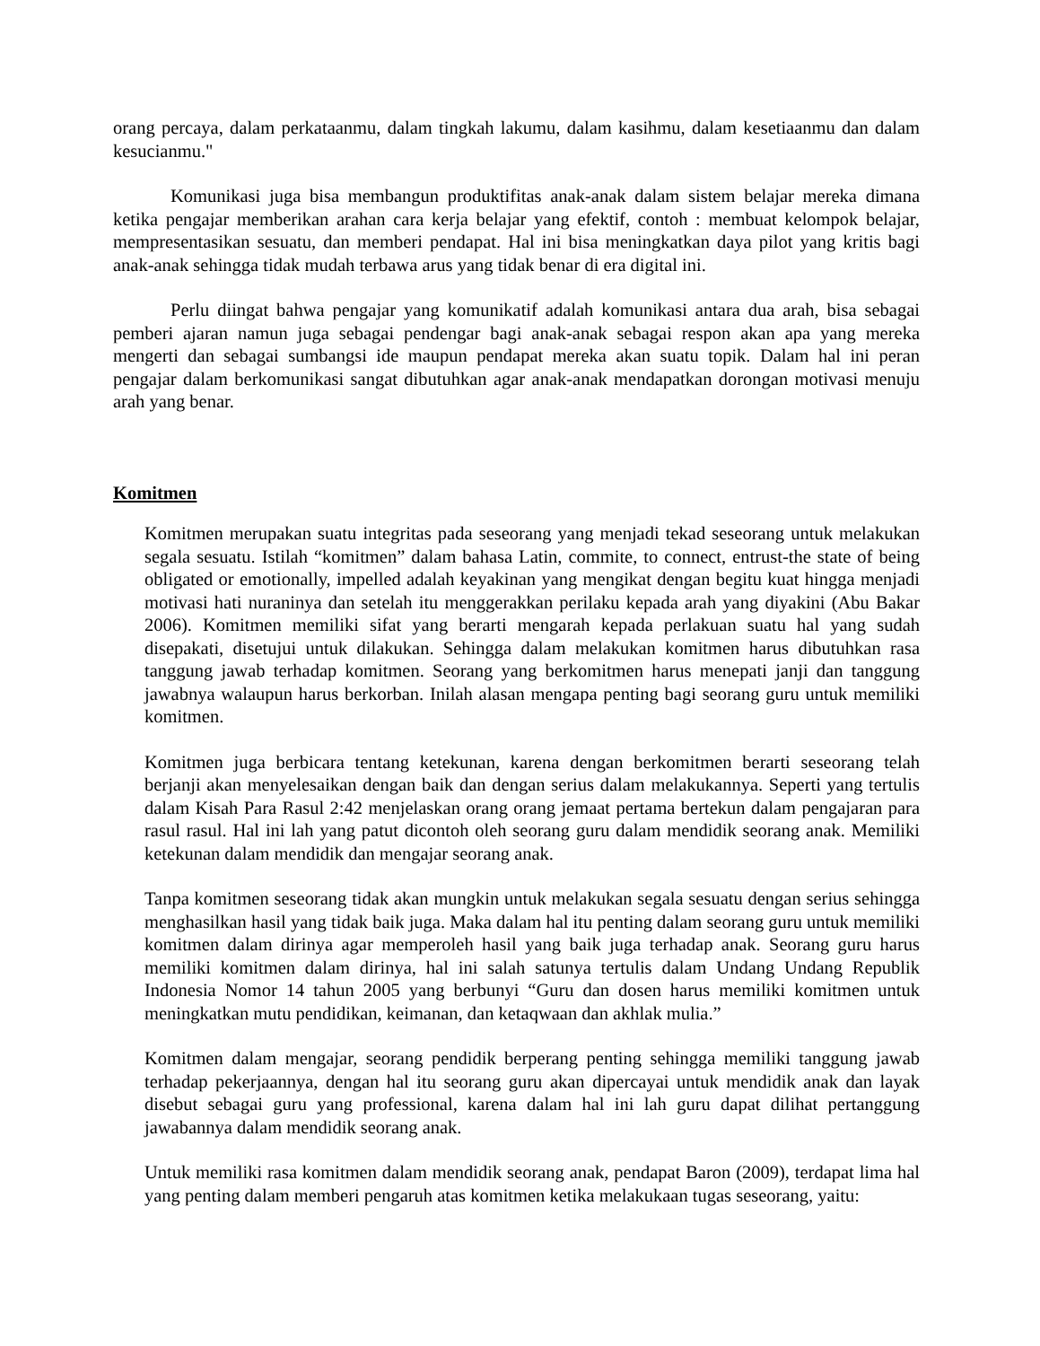orang percaya, dalam perkataanmu, dalam tingkah lakumu, dalam kasihmu, dalam kesetiaanmu dan dalam kesucianmu."
Komunikasi juga bisa membangun produktifitas anak-anak dalam sistem belajar mereka dimana ketika pengajar memberikan arahan cara kerja belajar yang efektif, contoh : membuat kelompok belajar, mempresentasikan sesuatu, dan memberi pendapat. Hal ini bisa meningkatkan daya pilot yang kritis bagi anak-anak sehingga tidak mudah terbawa arus yang tidak benar di era digital ini.
Perlu diingat bahwa pengajar yang komunikatif adalah komunikasi antara dua arah, bisa sebagai pemberi ajaran namun juga sebagai pendengar bagi anak-anak sebagai respon akan apa yang mereka mengerti dan sebagai sumbangsi ide maupun pendapat mereka akan suatu topik. Dalam hal ini peran pengajar dalam berkomunikasi sangat dibutuhkan agar anak-anak mendapatkan dorongan motivasi menuju arah yang benar.
Komitmen
Komitmen merupakan suatu integritas pada seseorang yang menjadi tekad seseorang untuk melakukan segala sesuatu. Istilah “komitmen” dalam bahasa Latin, commite, to connect, entrust-the state of being obligated or emotionally, impelled adalah keyakinan yang mengikat dengan begitu kuat hingga menjadi motivasi hati nuraninya dan setelah itu menggerakkan perilaku kepada arah yang diyakini (Abu Bakar 2006). Komitmen memiliki sifat yang berarti mengarah kepada perlakuan suatu hal yang sudah disepakati, disetujui untuk dilakukan. Sehingga dalam melakukan komitmen harus dibutuhkan rasa tanggung jawab terhadap komitmen. Seorang yang berkomitmen harus menepati janji dan tanggung jawabnya walaupun harus berkorban. Inilah alasan mengapa penting bagi seorang guru untuk memiliki komitmen.
Komitmen juga berbicara tentang ketekunan, karena dengan berkomitmen berarti seseorang telah berjanji akan menyelesaikan dengan baik dan dengan serius dalam melakukannya. Seperti yang tertulis dalam Kisah Para Rasul 2:42 menjelaskan orang orang jemaat pertama bertekun dalam pengajaran para rasul rasul. Hal ini lah yang patut dicontoh oleh seorang guru dalam mendidik seorang anak. Memiliki ketekunan dalam mendidik dan mengajar seorang anak.
Tanpa komitmen seseorang tidak akan mungkin untuk melakukan segala sesuatu dengan serius sehingga menghasilkan hasil yang tidak baik juga. Maka dalam hal itu penting dalam seorang guru untuk memiliki komitmen dalam dirinya agar memperoleh hasil yang baik juga terhadap anak. Seorang guru harus memiliki komitmen dalam dirinya, hal ini salah satunya tertulis dalam Undang Undang Republik Indonesia Nomor 14 tahun 2005 yang berbunyi “Guru dan dosen harus memiliki komitmen untuk meningkatkan mutu pendidikan, keimanan, dan ketaqwaan dan akhlak mulia.”
Komitmen dalam mengajar, seorang pendidik berperang penting sehingga memiliki tanggung jawab terhadap pekerjaannya, dengan hal itu seorang guru akan dipercayai untuk mendidik anak dan layak disebut sebagai guru yang professional, karena dalam hal ini lah guru dapat dilihat pertanggung jawabannya dalam mendidik seorang anak.
Untuk memiliki rasa komitmen dalam mendidik seorang anak, pendapat Baron (2009), terdapat lima hal yang penting dalam memberi pengaruh atas komitmen ketika melakukaan tugas seseorang, yaitu: